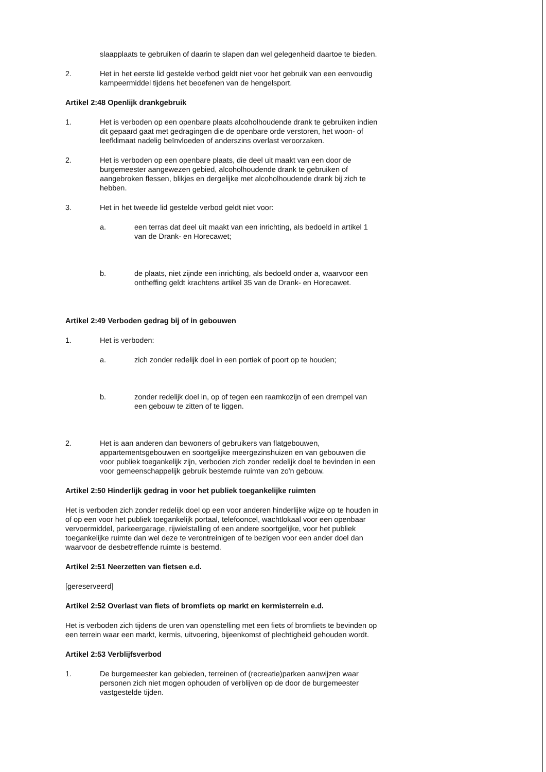slaapplaats te gebruiken of daarin te slapen dan wel gelegenheid daartoe te bieden.
2. Het in het eerste lid gestelde verbod geldt niet voor het gebruik van een eenvoudig kampeermiddel tijdens het beoefenen van de hengelsport.
Artikel 2:48 Openlijk drankgebruik
1. Het is verboden op een openbare plaats alcoholhoudende drank te gebruiken indien dit gepaard gaat met gedragingen die de openbare orde verstoren, het woon- of leefklimaat nadelig beïnvloeden of anderszins overlast veroorzaken.
2. Het is verboden op een openbare plaats, die deel uit maakt van een door de burgemeester aangewezen gebied, alcoholhoudende drank te gebruiken of aangebroken flessen, blikjes en dergelijke met alcoholhoudende drank bij zich te hebben.
3. Het in het tweede lid gestelde verbod geldt niet voor:
a. een terras dat deel uit maakt van een inrichting, als bedoeld in artikel 1 van de Drank- en Horecawet;
b. de plaats, niet zijnde een inrichting, als bedoeld onder a, waarvoor een ontheffing geldt krachtens artikel 35 van de Drank- en Horecawet.
Artikel 2:49 Verboden gedrag bij of in gebouwen
1. Het is verboden:
a. zich zonder redelijk doel in een portiek of poort op te houden;
b. zonder redelijk doel in, op of tegen een raamkozijn of een drempel van een gebouw te zitten of te liggen.
2. Het is aan anderen dan bewoners of gebruikers van flatgebouwen, appartementsgebouwen en soortgelijke meergezinshuizen en van gebouwen die voor publiek toegankelijk zijn, verboden zich zonder redelijk doel te bevinden in een voor gemeenschappelijk gebruik bestemde ruimte van zo'n gebouw.
Artikel 2:50 Hinderlijk gedrag in voor het publiek toegankelijke ruimten
Het is verboden zich zonder redelijk doel op een voor anderen hinderlijke wijze op te houden in of op een voor het publiek toegankelijk portaal, telefooncel, wachtlokaal voor een openbaar vervoermiddel, parkeergarage, rijwielstalling of een andere soortgelijke, voor het publiek toegankelijke ruimte dan wel deze te verontreinigen of te bezigen voor een ander doel dan waarvoor de desbetreffende ruimte is bestemd.
Artikel 2:51 Neerzetten van fietsen e.d.
[gereserveerd]
Artikel 2:52 Overlast van fiets of bromfiets op markt en kermisterrein e.d.
Het is verboden zich tijdens de uren van openstelling met een fiets of bromfiets te bevinden op een terrein waar een markt, kermis, uitvoering, bijeenkomst of plechtigheid gehouden wordt.
Artikel 2:53 Verblijfsverbod
1. De burgemeester kan gebieden, terreinen of (recreatie)parken aanwijzen waar personen zich niet mogen ophouden of verblijven op de door de burgemeester vastgestelde tijden.